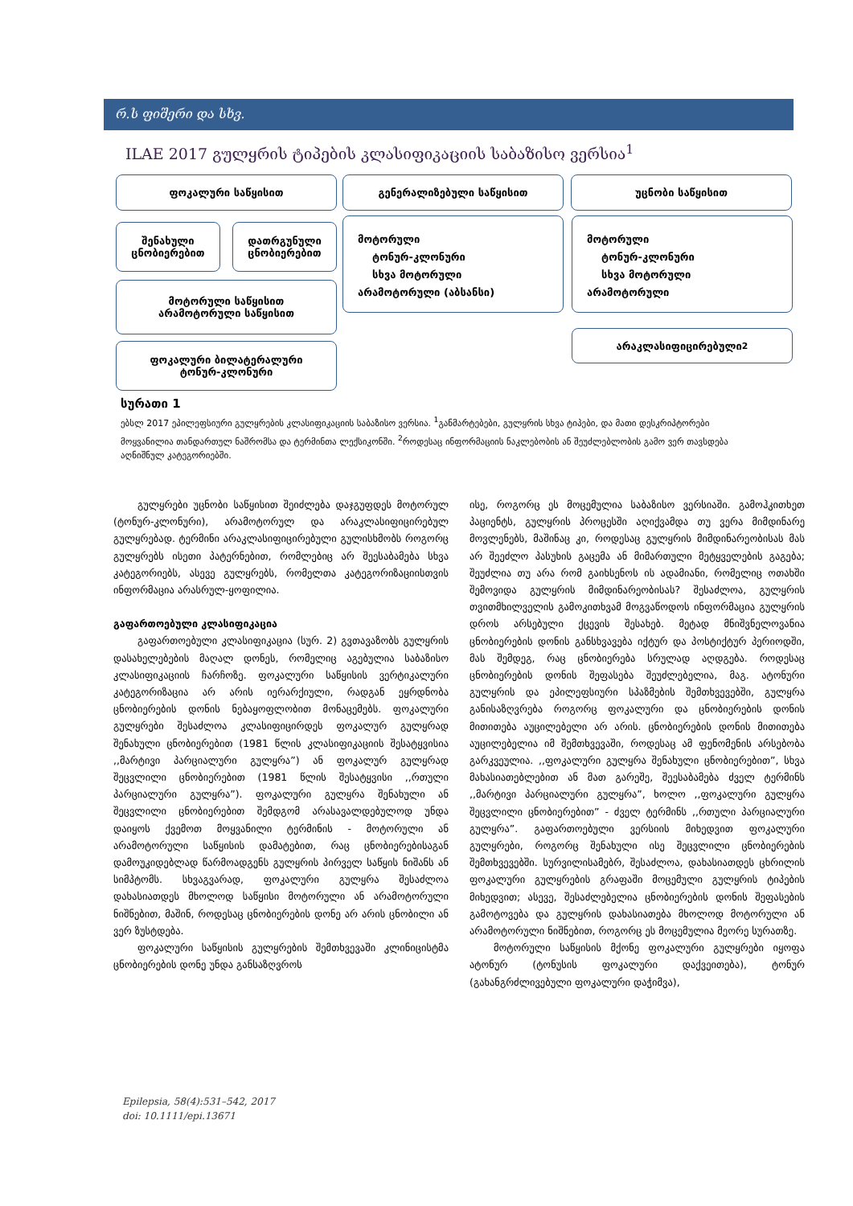რ.ს ფიშერი და სხვ.
ILAE 2017 გულყრის ტიპების კლასიფიკაციის საბაზისო ვერსია<sup>1</sup>
ფოკალური საწყისით გენერალიზებული საწყისით უცნობი საწყისით
შენახული
ცნობიერებით
დათრგუნული
ცნობიერებით
მოტორული
ტონურ-კლონური
სხვა მოტორული
არამოტორული (აბსანსი)
მოტორული
ტონურ-კლონური
სხვა მოტორული
არამოტორული
მოტორული საწყისით
არამოტორული საწყისით
არაკლასიფიცირებული<sup>2</sup>
ფოკალური ბილატერალური
ტონურ-კლონური
სურათი 1
ებსლ 2017 ეპილეფსიური გულყრების კლასიფიკაციის საბაზისო ვერსია. <sup>1</sup>განმარტებები, გულყრის სხვა ტიპები, და მათი დესკრიპტორები მოყვანილია თანდართულ ნაშრომსა და ტერმინთა ლექსიკონში. <sup>2</sup>როდესაც ინფორმაციის ნაკლებობის ან შეუძლებლობის გამო ვერ თავსდება აღნიშნულ კატეგორიებში.
გულყრები უცნობი საწყისით შეიძლება დაჯგუფდეს მოტორულ (ტონურ-კლონური), არამოტორულ და არაკლასიფიცირებულ გულყრებად. ტერმინი არაკლასიფიცირებული გულისხმობს როგორც გულყრებს ისეთი პატერნებით, რომლებიც არ შეესაბამება სხვა კატეგორიებს, ასევე გულყრებს, რომელთა კატეგორიზაციისთვის ინფორმაცია არასრულ-ყოფილია.
გაფართოებული კლასიფიკაცია
გაფართოებული კლასიფიკაცია (სურ. 2) გვთავაზობს გულყრის დასახელებების მაღალ დონეს, რომელიც აგებულია საბაზისო კლასიფიკაციის ჩარჩოზე. ფოკალური საწყისის ვერტიკალური კატეგორიზაცია არ არის იერარქიული, რადგან ეყრდნობა ცნობიერების დონის ნებაყოფლობით მონაცემებს. ფოკალური გულყრები შესაძლოა კლასიფიცირდეს ფოკალურ გულყრად შენახული ცნობიერებით (1981 წლის კლასიფიკაციის შესატყვისია ,,მარტივი პარციალური გულყრა”) ან ფოკალურ გულყრად შეცვლილი ცნობიერებით (1981 წლის შესატყვისი ,,რთული პარციალური გულყრა”). ფოკალური გულყრა შენახული ან შეცვლილი ცნობიერებით შემდგომ არასავალდებულოდ უნდა დაიყოს ქვემოთ მოყვანილი ტერმინის - მოტორული ან არამოტორული საწყისის დამატებით, რაც ცნობიერებისაგან დამოუკიდებლად წარმოადგენს გულყრის პირველ საწყის ნიშანს ან სიმპტომს. სხვაგვარად, ფოკალური გულყრა შესაძლოა დახასიათდეს მხოლოდ საწყისი მოტორული ან არამოტორული ნიშნებით, მაშინ, როდესაც ცნობიერების დონე არ არის ცნობილი ან ვერ ზუსტდება.
ფოკალური საწყისის გულყრების შემთხვევაში კლინიცისტმა ცნობიერების დონე უნდა განსაზღვროს
ისე, როგორც ეს მოცემულია საბაზისო ვერსიაში. გამოჰკითხეთ პაციენტს, გულყრის პროცესში აღიქვამდა თუ ვერა მიმდინარე მოვლენებს, მაშინაც კი, როდესაც გულყრის მიმდინარეობისას მას არ შეეძლო პასუხის გაცემა ან მიმართული მეტყველების გაგება; შეუძლია თუ არა რომ გაიხსენოს ის ადამიანი, რომელიც ოთახში შემოვიდა გულყრის მიმდინარეობისას? შესაძლოა, გულყრის თვითმხილველის გამოკითხვამ მოგვაწოდოს ინფორმაცია გულყრის დროს არსებული ქცევის შესახებ. მეტად მნიშვნელოვანია ცნობიერების დონის განსხვავება იქტურ და პოსტიქტურ პერიოდში, მას შემდეგ, რაც ცნობიერება სრულად აღდგება. როდესაც ცნობიერების დონის შეფასება შეუძლებელია, მაგ. ატონური გულყრის და ეპილეფსიური სპაზმების შემთხვევებში, გულყრა განისაზღვრება როგორც ფოკალური და ცნობიერების დონის მითითება აუცილებელი არ არის. ცნობიერების დონის მითითება აუცილებელია იმ შემთხვევაში, როდესაც ამ ფენომენის არსებობა გარკვეულია. ,,ფოკალური გულყრა შენახული ცნობიერებით”, სხვა მახასიათებლებით ან მათ გარეშე, შეესაბამება ძველ ტერმინს ,,მარტივი პარციალური გულყრა”, ხოლო ,,ფოკალური გულყრა შეცვლილი ცნობიერებით” - ძველ ტერმინს ,,რთული პარციალური გულყრა”. გაფართოებული ვერსიის მიხედვით ფოკალური გულყრები, როგორც შენახული ისე შეცვლილი ცნობიერების შემთხვევებში. სურვილისამებრ, შესაძლოა, დახასიათდეს ცხრილის ფოკალური გულყრების გრაფაში მოცემული გულყრის ტიპების მიხედვით; ასევე, შესაძლებელია ცნობიერების დონის შეფასების გამოტოვება და გულყრის დახასიათება მხოლოდ მოტორული ან არამოტორული ნიშნებით, როგორც ეს მოცემულია მეორე სურათზე.
მოტორული საწყისის მქონე ფოკალური გულყრები იყოფა ატონურ (ტონუსის ფოკალური დაქვეითება), ტონურ (გახანგრძლივებული ფოკალური დაჭიმვა),
Epilepsia, 58(4):531–542, 2017
doi: 10.1111/epi.13671